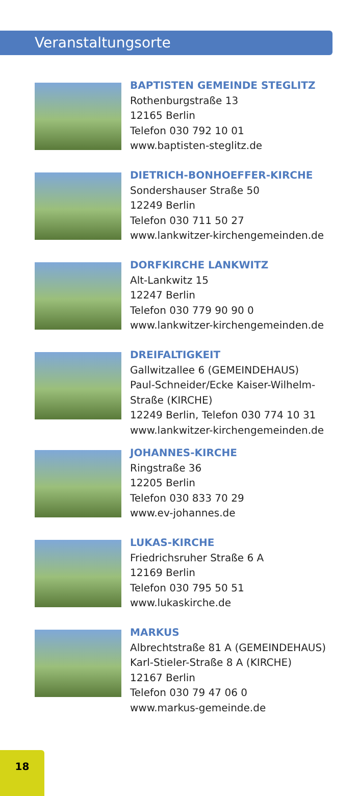Veranstaltungsorte
BAPTISTEN GEMEINDE STEGLITZ
Rothenburgstraße 13
12165 Berlin
Telefon 030 792 10 01
www.baptisten-steglitz.de
DIETRICH-BONHOEFFER-KIRCHE
Sondershauser Straße 50
12249 Berlin
Telefon 030 711 50 27
www.lankwitzer-kirchengemeinden.de
DORFKIRCHE LANKWITZ
Alt-Lankwitz 15
12247 Berlin
Telefon 030 779 90 90 0
www.lankwitzer-kirchengemeinden.de
DREIFALTIGKEIT
Gallwitzallee 6 (GEMEINDEHAUS)
Paul-Schneider/Ecke Kaiser-Wilhelm-
Straße (KIRCHE)
12249 Berlin, Telefon 030 774 10 31
www.lankwitzer-kirchengemeinden.de
JOHANNES-KIRCHE
Ringstraße 36
12205 Berlin
Telefon 030 833 70 29
www.ev-johannes.de
LUKAS-KIRCHE
Friedrichsruher Straße 6 A
12169 Berlin
Telefon 030 795 50 51
www.lukaskirche.de
MARKUS
Albrechtstraße 81 A (GEMEINDEHAUS)
Karl-Stieler-Straße 8 A (KIRCHE)
12167 Berlin
Telefon 030 79 47 06 0
www.markus-gemeinde.de
18